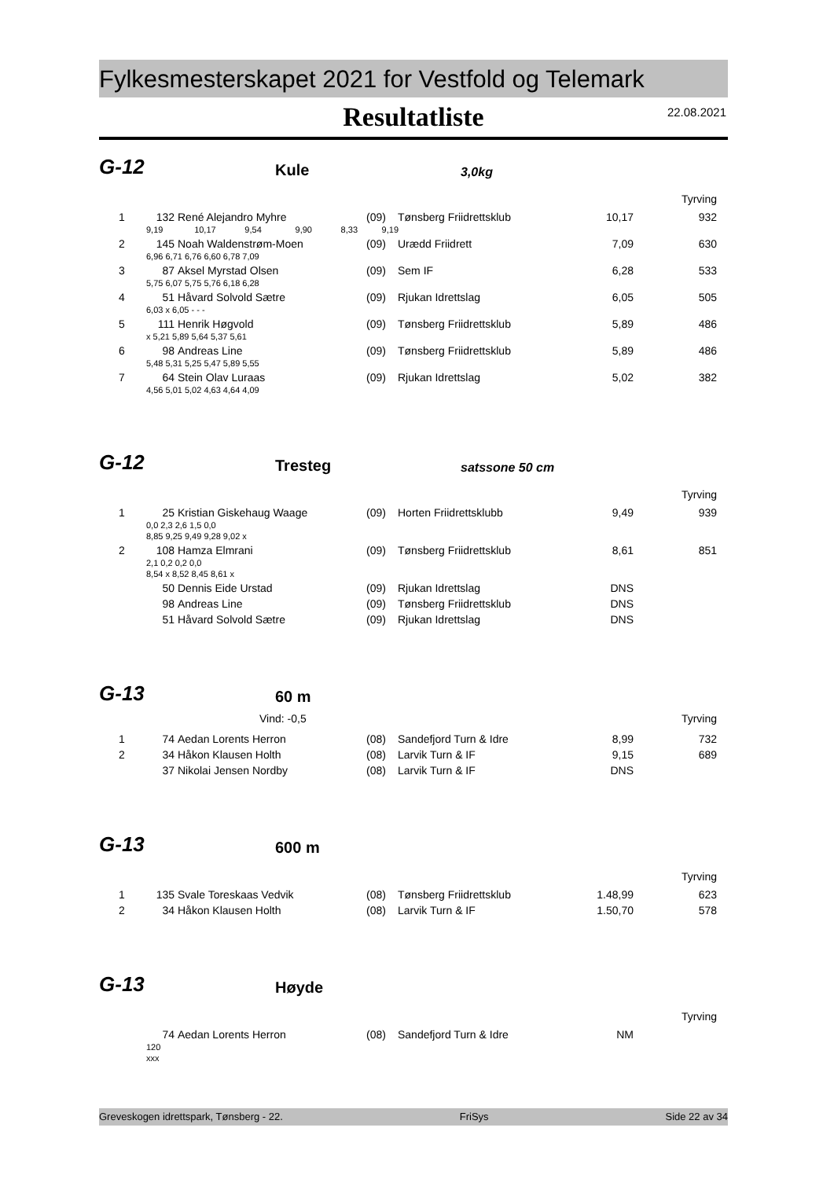Fylkesmesterskapet 2021 for Vestfold og Telemark
Resultatliste
22.08.2021
G-12 Kule 3,0kg
Tyrving
| 1 | 132 | René Alejandro Myhre | (09) | Tønsberg Friidrettsklub | 10,17 | 932 |
| | 9,19 10,17 9,54 9,90 8,33 9,19 | | | | | |
| 2 | 145 | Noah Waldenstrøm-Moen | (09) | Urædd Friidrett | 7,09 | 630 |
| | 6,96 6,71 6,76 6,60 6,78 7,09 | | | | | |
| 3 | 87 | Aksel Myrstad Olsen | (09) | Sem IF | 6,28 | 533 |
| | 5,75 6,07 5,75 5,76 6,18 6,28 | | | | | |
| 4 | 51 | Håvard Solvold Sætre | (09) | Rjukan Idrettslag | 6,05 | 505 |
| | 6,03 x 6,05 - - - | | | | | |
| 5 | 111 | Henrik Høgvold | (09) | Tønsberg Friidrettsklub | 5,89 | 486 |
| | x 5,21 5,89 5,64 5,37 5,61 | | | | | |
| 6 | 98 | Andreas Line | (09) | Tønsberg Friidrettsklub | 5,89 | 486 |
| | 5,48 5,31 5,25 5,47 5,89 5,55 | | | | | |
| 7 | 64 | Stein Olav Luraas | (09) | Rjukan Idrettslag | 5,02 | 382 |
| | 4,56 5,01 5,02 4,63 4,64 4,09 | | | | | |
G-12 Tresteg satssone 50 cm
Tyrving
| 1 | 25 | Kristian Giskehaug Waage | (09) | Horten Friidrettsklubb | 9,49 | 939 |
| | 0,0 2,3 2,6 1,5 0,0 | | | | | |
| | 8,85 9,25 9,49 9,28 9,02 x | | | | | |
| 2 | 108 | Hamza Elmrani | (09) | Tønsberg Friidrettsklub | 8,61 | 851 |
| | 2,1 0,2 0,2 0,0 | | | | | |
| | 8,54 x 8,52 8,45 8,61 x | | | | | |
| | 50 | Dennis Eide Urstad | (09) | Rjukan Idrettslag | DNS | |
| | 98 | Andreas Line | (09) | Tønsberg Friidrettsklub | DNS | |
| | 51 | Håvard Solvold Sætre | (09) | Rjukan Idrettslag | DNS | |
G-13 60 m
Vind: -0,5 Tyrving
| 1 | 74 | Aedan Lorents Herron | (08) | Sandefjord Turn & Idre | 8,99 | 732 |
| 2 | 34 | Håkon Klausen Holth | (08) | Larvik Turn & IF | 9,15 | 689 |
| | 37 | Nikolai Jensen Nordby | (08) | Larvik Turn & IF | DNS | |
G-13 600 m
Tyrving
| 1 | 135 | Svale Toreskaas Vedvik | (08) | Tønsberg Friidrettsklub | 1.48,99 | 623 |
| 2 | 34 | Håkon Klausen Holth | (08) | Larvik Turn & IF | 1.50,70 | 578 |
G-13 Høyde
Tyrving
| | 74 | Aedan Lorents Herron | (08) | Sandefjord Turn & Idre | NM | |
| | 120 | | | | | |
| | xxx | | | | | |
Greveskogen idrettspark, Tønsberg - 22. FriSys Side 22 av 34